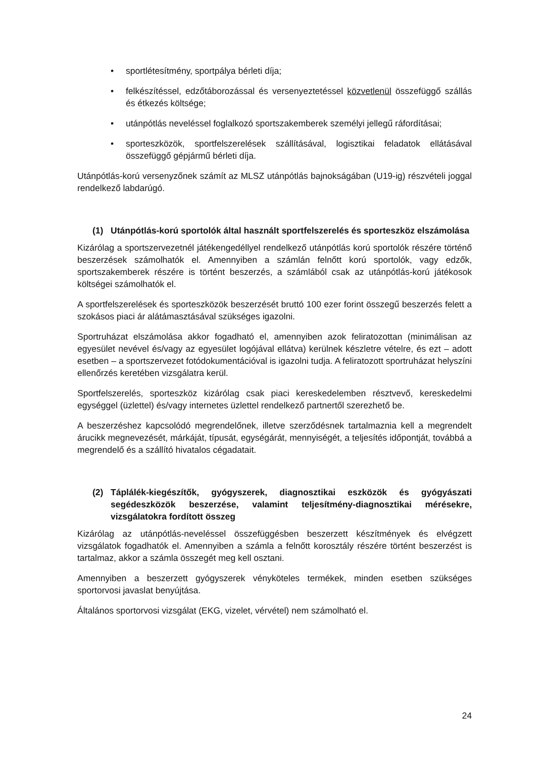• sportlétesítmény, sportpálya bérleti díja;
• felkészítéssel, edzőtáborozással és versenyeztetéssel közvetlenül összefüggő szállás és étkezés költsége;
• utánpótlás neveléssel foglalkozó sportszakemberek személyi jellegű ráfordításai;
• sporteszközök, sportfelszerelések szállításával, logisztikai feladatok ellátásával összefüggő gépjármű bérleti díja.
Utánpótlás-korú versenyzőnek számít az MLSZ utánpótlás bajnokságában (U19-ig) részvételi joggal rendelkező labdarúgó.
(1) Utánpótlás-korú sportolók által használt sportfelszerelés és sporteszköz elszámolása
Kizárólag a sportszervezetnél játékengedéllyel rendelkező utánpótlás korú sportolók részére történő beszerzések számolhatók el. Amennyiben a számlán felnőtt korú sportolók, vagy edzők, sportszakemberek részére is történt beszerzés, a számlából csak az utánpótlás-korú játékosok költségei számolhatók el.
A sportfelszerelések és sporteszközök beszerzését bruttó 100 ezer forint összegű beszerzés felett a szokásos piaci ár alátámasztásával szükséges igazolni.
Sportruházat elszámolása akkor fogadható el, amennyiben azok feliratozottan (minimálisan az egyesület nevével és/vagy az egyesület logójával ellátva) kerülnek készletre vételre, és ezt – adott esetben – a sportszervezet fotódokumentációval is igazolni tudja. A feliratozott sportruházat helyszíni ellenőrzés keretében vizsgálatra kerül.
Sportfelszerelés, sporteszköz kizárólag csak piaci kereskedelemben résztvevő, kereskedelmi egységgel (üzlettel) és/vagy internetes üzlettel rendelkező partnertől szerezhető be.
A beszerzéshez kapcsolódó megrendelőnek, illetve szerződésnek tartalmaznia kell a megrendelt árucikk megnevezését, márkáját, típusát, egységárát, mennyiségét, a teljesítés időpontját, továbbá a megrendelő és a szállító hivatalos cégadatait.
(2) Táplálék-kiegészítők, gyógyszerek, diagnosztikai eszközök és gyógyászati segédeszközök beszerzése, valamint teljesítmény-diagnosztikai mérésekre, vizsgálatokra fordított összeg
Kizárólag az utánpótlás-neveléssel összefüggésben beszerzett készítmények és elvégzett vizsgálatok fogadhatók el. Amennyiben a számla a felnőtt korosztály részére történt beszerzést is tartalmaz, akkor a számla összegét meg kell osztani.
Amennyiben a beszerzett gyógyszerek vényköteles termékek, minden esetben szükséges sportorvosi javaslat benyújtása.
Általános sportorvosi vizsgálat (EKG, vizelet, vérvétel) nem számolható el.
24